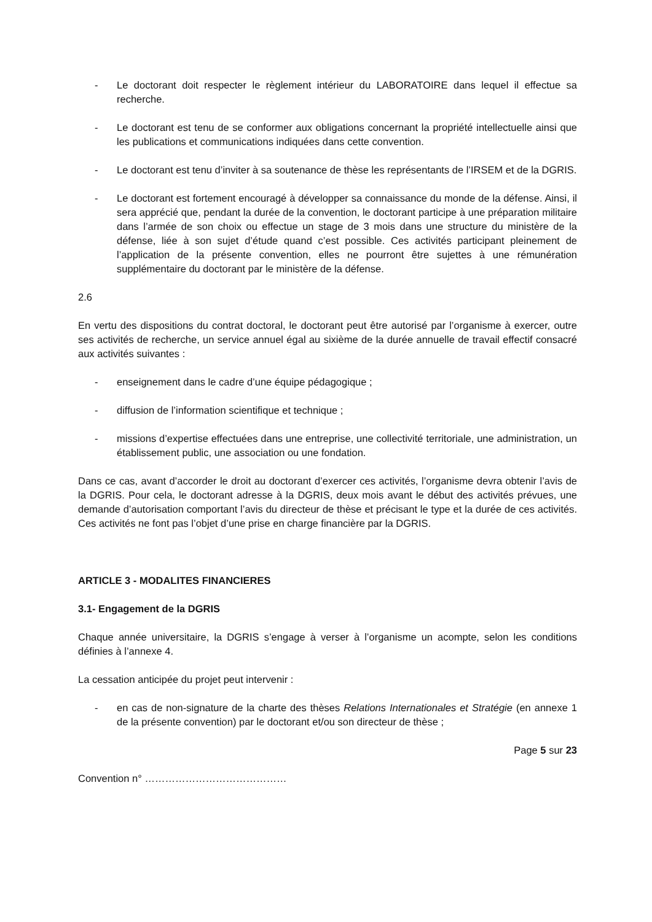- Le doctorant doit respecter le règlement intérieur du LABORATOIRE dans lequel il effectue sa recherche.
- Le doctorant est tenu de se conformer aux obligations concernant la propriété intellectuelle ainsi que les publications et communications indiquées dans cette convention.
- Le doctorant est tenu d’inviter à sa soutenance de thèse les représentants de l’IRSEM et de la DGRIS.
- Le doctorant est fortement encouragé à développer sa connaissance du monde de la défense. Ainsi, il sera apprécié que, pendant la durée de la convention, le doctorant participe à une préparation militaire dans l’armée de son choix ou effectue un stage de 3 mois dans une structure du ministère de la défense, liée à son sujet d’étude quand c’est possible. Ces activités participant pleinement de l’application de la présente convention, elles ne pourront être sujettes à une rémunération supplémentaire du doctorant par le ministère de la défense.
2.6
En vertu des dispositions du contrat doctoral, le doctorant peut être autorisé par l’organisme à exercer, outre ses activités de recherche, un service annuel égal au sixième de la durée annuelle de travail effectif consacré aux activités suivantes :
- enseignement dans le cadre d’une équipe pédagogique ;
- diffusion de l’information scientifique et technique ;
- missions d’expertise effectuées dans une entreprise, une collectivité territoriale, une administration, un établissement public, une association ou une fondation.
Dans ce cas, avant d’accorder le droit au doctorant d’exercer ces activités, l’organisme devra obtenir l’avis de la DGRIS. Pour cela, le doctorant adresse à la DGRIS, deux mois avant le début des activités prévues, une demande d’autorisation comportant l’avis du directeur de thèse et précisant le type et la durée de ces activités. Ces activités ne font pas l’objet d’une prise en charge financière par la DGRIS.
ARTICLE 3 - MODALITES FINANCIERES
3.1- Engagement de la DGRIS
Chaque année universitaire, la DGRIS s’engage à verser à l’organisme un acompte, selon les conditions définies à l’annexe 4.
La cessation anticipée du projet peut intervenir :
- en cas de non-signature de la charte des thèses Relations Internationales et Stratégie (en annexe 1 de la présente convention) par le doctorant et/ou son directeur de thèse ;
Page 5 sur 23
Convention n° ……………………………………